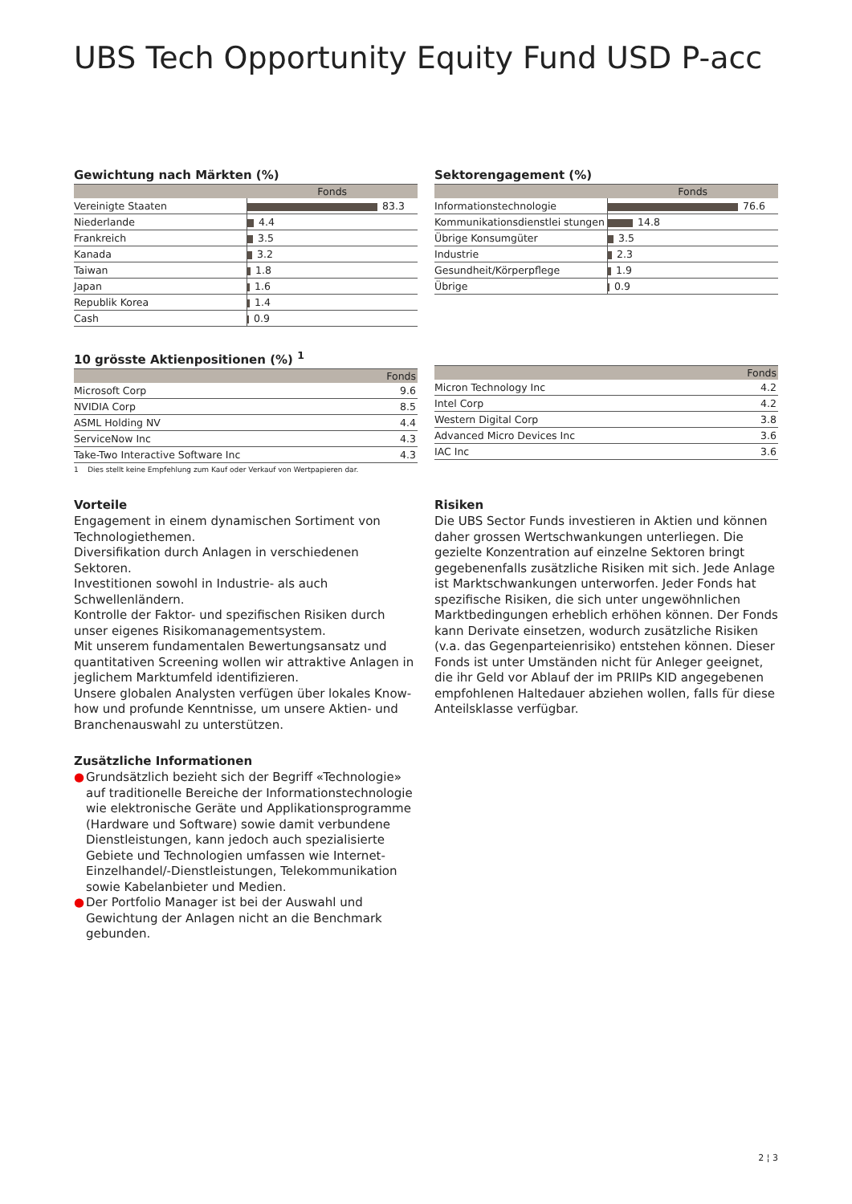UBS Tech Opportunity Equity Fund USD P-acc
Gewichtung nach Märkten (%)
| | Fonds |
| --- | --- |
| Vereinigte Staaten | 83.3 |
| Niederlande | 4.4 |
| Frankreich | 3.5 |
| Kanada | 3.2 |
| Taiwan | 1.8 |
| Japan | 1.6 |
| Republik Korea | 1.4 |
| Cash | 0.9 |
Sektorengagement (%)
| | Fonds |
| --- | --- |
| Informationstechnologie | 76.6 |
| Kommunikationsdienstlei stungen | 14.8 |
| Übrige Konsumgüter | 3.5 |
| Industrie | 2.3 |
| Gesundheit/Körperpflege | 1.9 |
| Übrige | 0.9 |
10 grösste Aktienpositionen (%) <sup>1</sup>
| | Fonds |
| --- | --- |
| Microsoft Corp | 9.6 |
| NVIDIA Corp | 8.5 |
| ASML Holding NV | 4.4 |
| ServiceNow Inc | 4.3 |
| Take-Two Interactive Software Inc | 4.3 |
1 Dies stellt keine Empfehlung zum Kauf oder Verkauf von Wertpapieren dar.
| | Fonds |
| --- | --- |
| Micron Technology Inc | 4.2 |
| Intel Corp | 4.2 |
| Western Digital Corp | 3.8 |
| Advanced Micro Devices Inc | 3.6 |
| IAC Inc | 3.6 |
Vorteile
Engagement in einem dynamischen Sortiment von Technologiethemen.
Diversifikation durch Anlagen in verschiedenen Sektoren.
Investitionen sowohl in Industrie- als auch Schwellenländern.
Kontrolle der Faktor- und spezifischen Risiken durch unser eigenes Risikomanagementsystem.
Mit unserem fundamentalen Bewertungsansatz und quantitativen Screening wollen wir attraktive Anlagen in jeglichem Marktumfeld identifizieren.
Unsere globalen Analysten verfügen über lokales Know-how und profunde Kenntnisse, um unsere Aktien- und Branchenauswahl zu unterstützen.
Zusätzliche Informationen
● Grundsätzlich bezieht sich der Begriff «Technologie» auf traditionelle Bereiche der Informationstechnologie wie elektronische Geräte und Applikationsprogramme (Hardware und Software) sowie damit verbundene Dienstleistungen, kann jedoch auch spezialisierte Gebiete und Technologien umfassen wie Internet-Einzelhandel/-Dienstleistungen, Telekommunikation sowie Kabelanbieter und Medien.
● Der Portfolio Manager ist bei der Auswahl und Gewichtung der Anlagen nicht an die Benchmark gebunden.
Risiken
Die UBS Sector Funds investieren in Aktien und können daher grossen Wertschwankungen unterliegen. Die gezielte Konzentration auf einzelne Sektoren bringt gegebenenfalls zusätzliche Risiken mit sich. Jede Anlage ist Marktschwankungen unterworfen. Jeder Fonds hat spezifische Risiken, die sich unter ungewöhnlichen Marktbedingungen erheblich erhöhen können. Der Fonds kann Derivate einsetzen, wodurch zusätzliche Risiken (v.a. das Gegenparteienrisiko) entstehen können. Dieser Fonds ist unter Umständen nicht für Anleger geeignet, die ihr Geld vor Ablauf der im PRIIPs KID angegebenen empfohlenen Haltedauer abziehen wollen, falls für diese Anteilsklasse verfügbar.
2 ¦ 3